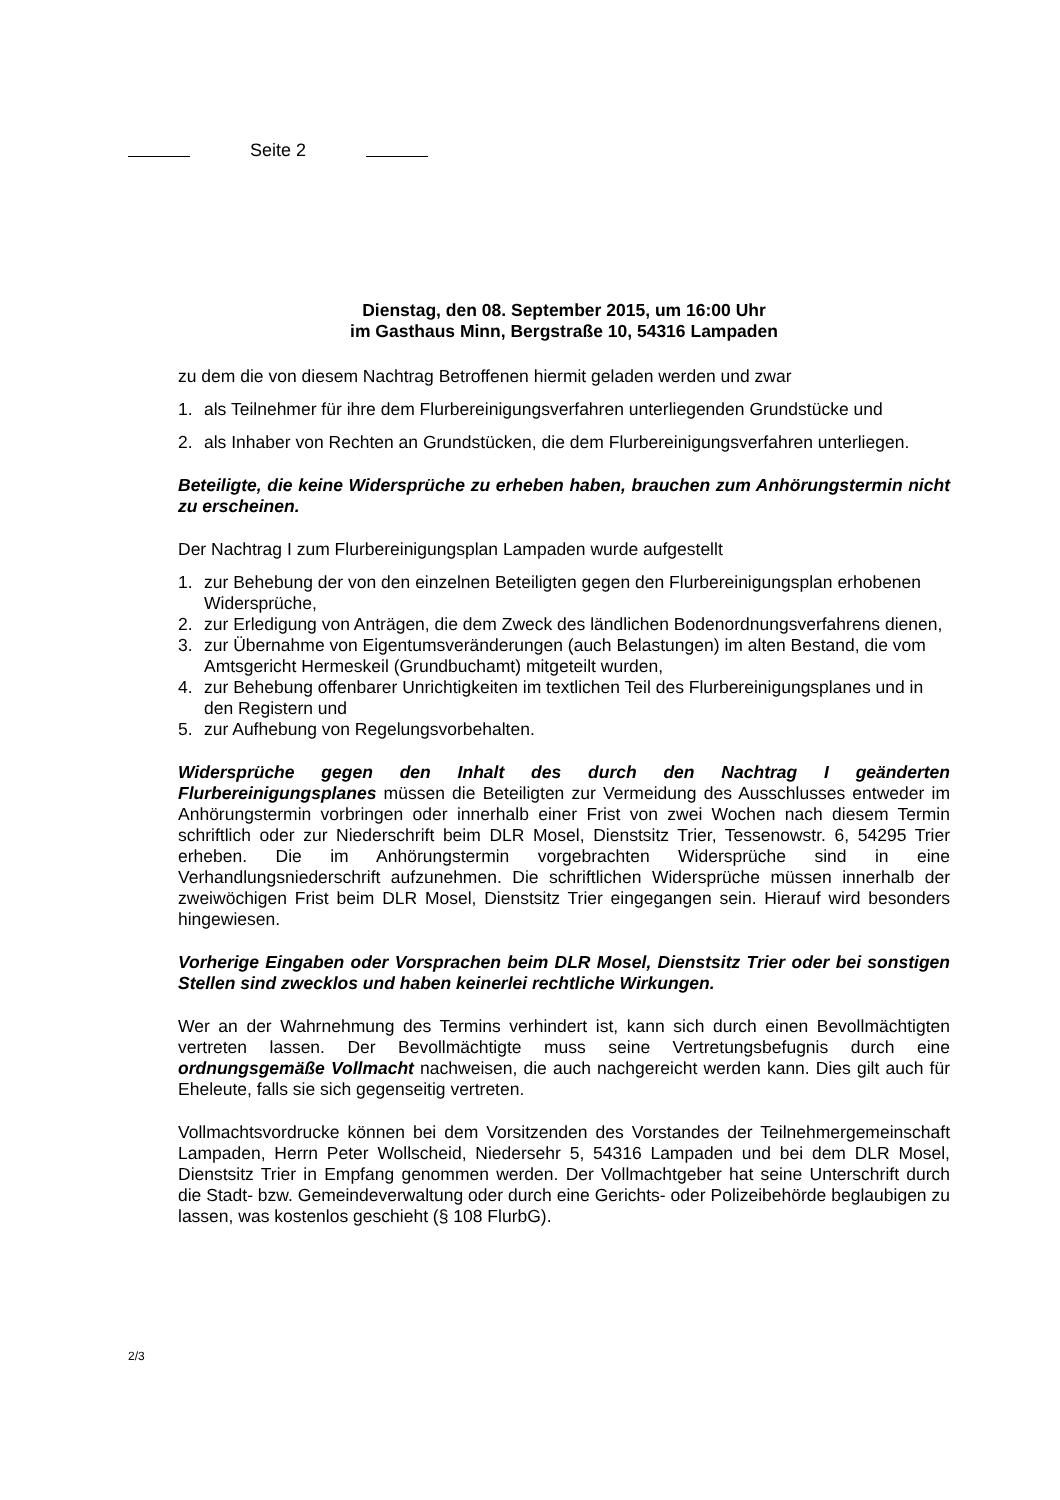Seite 2
Dienstag, den 08. September 2015, um 16:00 Uhr
im Gasthaus Minn, Bergstraße 10, 54316 Lampaden
zu dem die von diesem Nachtrag Betroffenen hiermit geladen werden und zwar
1. als Teilnehmer für ihre dem Flurbereinigungsverfahren unterliegenden Grundstücke und
2. als Inhaber von Rechten an Grundstücken, die dem Flurbereinigungsverfahren unterliegen.
Beteiligte, die keine Widersprüche zu erheben haben, brauchen zum Anhörungstermin nicht zu erscheinen.
Der Nachtrag I zum Flurbereinigungsplan Lampaden wurde aufgestellt
1. zur Behebung der von den einzelnen Beteiligten gegen den Flurbereinigungsplan erhobenen Widersprüche,
2. zur Erledigung von Anträgen, die dem Zweck des ländlichen Bodenordnungsverfahrens dienen,
3. zur Übernahme von Eigentumsveränderungen (auch Belastungen) im alten Bestand, die vom Amtsgericht Hermeskeil (Grundbuchamt) mitgeteilt wurden,
4. zur Behebung offenbarer Unrichtigkeiten im textlichen Teil des Flurbereinigungsplanes und in den Registern und
5. zur Aufhebung von Regelungsvorbehalten.
Widersprüche gegen den Inhalt des durch den Nachtrag I geänderten Flurbereinigungsplanes müssen die Beteiligten zur Vermeidung des Ausschlusses entweder im Anhörungstermin vorbringen oder innerhalb einer Frist von zwei Wochen nach diesem Termin schriftlich oder zur Niederschrift beim DLR Mosel, Dienstsitz Trier, Tessenowstr. 6, 54295 Trier erheben. Die im Anhörungstermin vorgebrachten Widersprüche sind in eine Verhandlungsniederschrift aufzunehmen. Die schriftlichen Widersprüche müssen innerhalb der zweiwöchigen Frist beim DLR Mosel, Dienstsitz Trier eingegangen sein. Hierauf wird besonders hingewiesen.
Vorherige Eingaben oder Vorsprachen beim DLR Mosel, Dienstsitz Trier oder bei sonstigen Stellen sind zwecklos und haben keinerlei rechtliche Wirkungen.
Wer an der Wahrnehmung des Termins verhindert ist, kann sich durch einen Bevollmächtigten vertreten lassen. Der Bevollmächtigte muss seine Vertretungsbefugnis durch eine ordnungsgemäße Vollmacht nachweisen, die auch nachgereicht werden kann. Dies gilt auch für Eheleute, falls sie sich gegenseitig vertreten.
Vollmachtsvordrucke können bei dem Vorsitzenden des Vorstandes der Teilnehmergemeinschaft Lampaden, Herrn Peter Wollscheid, Niedersehr 5, 54316 Lampaden und bei dem DLR Mosel, Dienstsitz Trier in Empfang genommen werden. Der Vollmachtgeber hat seine Unterschrift durch die Stadt- bzw. Gemeindeverwaltung oder durch eine Gerichts- oder Polizeibehörde beglaubigen zu lassen, was kostenlos geschieht (§ 108 FlurbG).
2/3